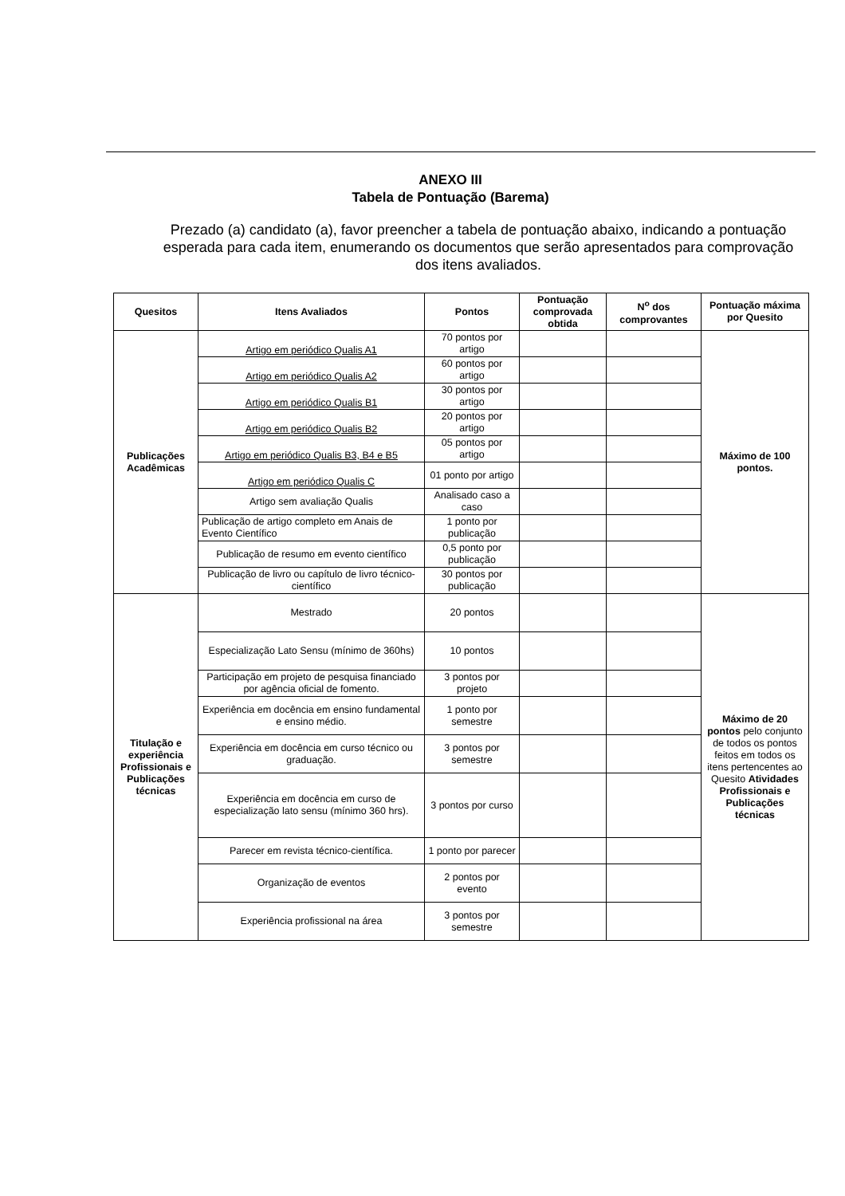ANEXO III
Tabela de Pontuação (Barema)
Prezado (a) candidato (a), favor preencher a tabela de pontuação abaixo, indicando a pontuação esperada para cada item, enumerando os documentos que serão apresentados para comprovação dos itens avaliados.
| Quesitos | Itens Avaliados | Pontos | Pontuação comprovada obtida | N<sup>o</sup> dos comprovantes | Pontuação máxima por Quesito |
| --- | --- | --- | --- | --- | --- |
| Publicações Acadêmicas | Artigo em periódico Qualis A1 | 70 pontos por artigo | | | Máximo de 100 pontos. |
| | Artigo em periódico Qualis A2 | 60 pontos por artigo | | | |
| | Artigo em periódico Qualis B1 | 30 pontos por artigo | | | |
| | Artigo em periódico Qualis B2 | 20 pontos por artigo | | | |
| | Artigo em periódico Qualis B3, B4 e B5 | 05 pontos por artigo | | | |
| | Artigo em periódico Qualis C | 01 ponto por artigo | | | |
| | Artigo sem avaliação Qualis | Analisado caso a caso | | | |
| | Publicação de artigo completo em Anais de Evento Científico | 1 ponto por publicação | | | |
| | Publicação de resumo em evento científico | 0,5 ponto por publicação | | | |
| | Publicação de livro ou capítulo de livro técnico-científico | 30 pontos por publicação | | | |
| Titulação e experiência Profissionais e Publicações técnicas | Mestrado | 20 pontos | | | Máximo de 20 pontos pelo conjunto de todos os pontos feitos em todos os itens pertencentes ao Quesito Atividades Profissionais e Publicações técnicas |
| | Especialização Lato Sensu (mínimo de 360hs) | 10 pontos | | | |
| | Participação em projeto de pesquisa financiado por agência oficial de fomento. | 3 pontos por projeto | | | |
| | Experiência em docência em ensino fundamental e ensino médio. | 1 ponto por semestre | | | |
| | Experiência em docência em curso técnico ou graduação. | 3 pontos por semestre | | | |
| | Experiência em docência em curso de especialização lato sensu (mínimo 360 hrs). | 3 pontos por curso | | | |
| | Parecer em revista técnico-científica. | 1 ponto por parecer | | | |
| | Organização de eventos | 2 pontos por evento | | | |
| | Experiência profissional na área | 3 pontos por semestre | | | |